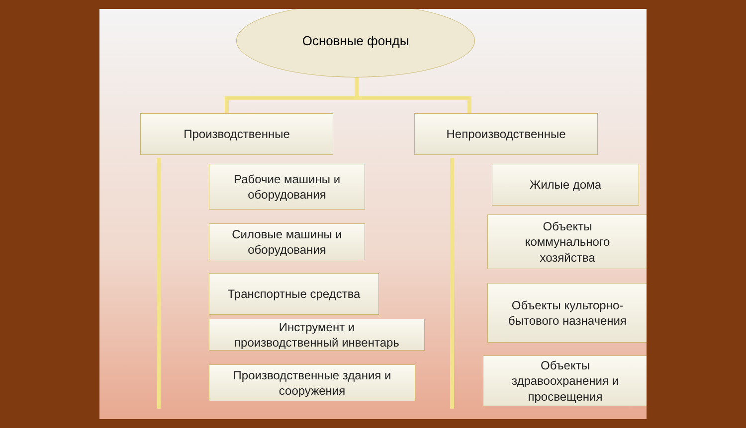Основные фонды
Производственные Непроизводственные
Рабочие машины и
оборудования
Силовые машины и
оборудования
Транспортные средства
Инструмент и
производственный инвентарь
Производственные здания и
сооружения
Жилые дома
Объекты
коммунального
хозяйства
Объекты культорно-
бытового назначения
Объекты
здравоохранения и
просвещения